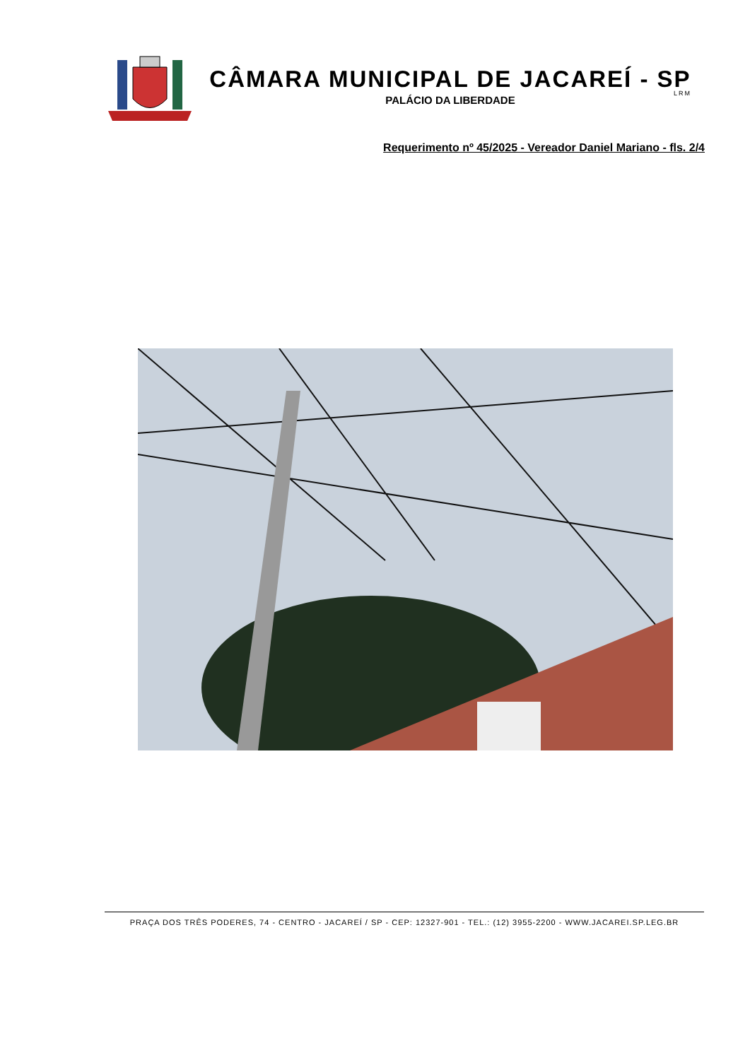CÂMARA MUNICIPAL DE JACAREÍ - SP
PALÁCIO DA LIBERDADE
LRM
Requerimento nº 45/2025 - Vereador Daniel Mariano - fls. 2/4
PRAÇA DOS TRÊS PODERES, 74 - CENTRO - JACAREÍ / SP - CEP: 12327-901 - TEL.: (12) 3955-2200 - WWW.JACAREI.SP.LEG.BR